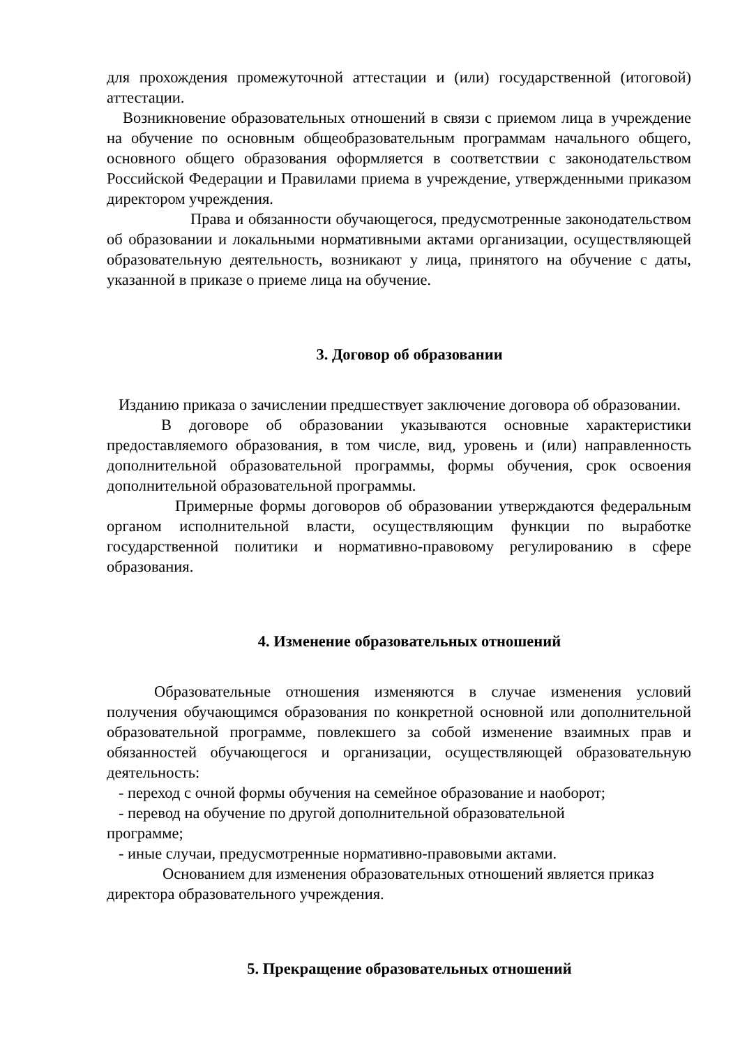для прохождения промежуточной аттестации и (или) государственной (итоговой) аттестации.
Возникновение образовательных отношений в связи с приемом лица в учреждение на обучение по основным общеобразовательным программам начального общего, основного общего образования оформляется в соответствии с законодательством Российской Федерации и Правилами приема в учреждение, утвержденными приказом директором учреждения.
Права и обязанности обучающегося, предусмотренные законодательством об образовании и локальными нормативными актами организации, осуществляющей образовательную деятельность, возникают у лица, принятого на обучение с даты, указанной в приказе о приеме лица на обучение.
3. Договор об образовании
Изданию приказа о зачислении предшествует заключение договора об образовании.
В договоре об образовании указываются основные характеристики предоставляемого образования, в том числе, вид, уровень и (или) направленность дополнительной образовательной программы, формы обучения, срок освоения дополнительной образовательной программы.
Примерные формы договоров об образовании утверждаются федеральным органом исполнительной власти, осуществляющим функции по выработке государственной политики и нормативно-правовому регулированию в сфере образования.
4. Изменение образовательных отношений
Образовательные отношения изменяются в случае изменения условий получения обучающимся образования по конкретной основной или дополнительной образовательной программе, повлекшего за собой изменение взаимных прав и обязанностей обучающегося и организации, осуществляющей образовательную деятельность:
- переход с очной формы обучения на семейное образование и наоборот;
- перевод на обучение по другой дополнительной образовательной
программе;
- иные случаи, предусмотренные нормативно-правовыми актами.
Основанием для изменения образовательных отношений является приказ директора образовательного учреждения.
5. Прекращение образовательных отношений